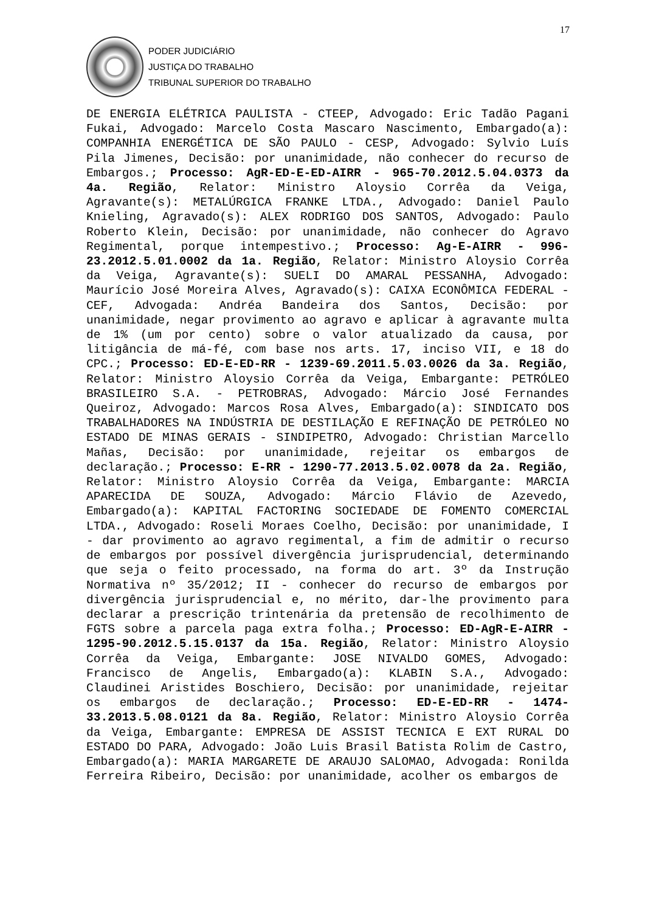17
PODER JUDICIÁRIO
JUSTIÇA DO TRABALHO
TRIBUNAL SUPERIOR DO TRABALHO
DE ENERGIA ELÉTRICA PAULISTA - CTEEP, Advogado: Eric Tadão Pagani Fukai, Advogado: Marcelo Costa Mascaro Nascimento, Embargado(a): COMPANHIA ENERGÉTICA DE SÃO PAULO - CESP, Advogado: Sylvio Luís Pila Jimenes, Decisão: por unanimidade, não conhecer do recurso de Embargos.; Processo: AgR-ED-E-ED-AIRR - 965-70.2012.5.04.0373 da 4a. Região, Relator: Ministro Aloysio Corrêa da Veiga, Agravante(s): METALÚRGICA FRANKE LTDA., Advogado: Daniel Paulo Knieling, Agravado(s): ALEX RODRIGO DOS SANTOS, Advogado: Paulo Roberto Klein, Decisão: por unanimidade, não conhecer do Agravo Regimental, porque intempestivo.; Processo: Ag-E-AIRR - 996-23.2012.5.01.0002 da 1a. Região, Relator: Ministro Aloysio Corrêa da Veiga, Agravante(s): SUELI DO AMARAL PESSANHA, Advogado: Maurício José Moreira Alves, Agravado(s): CAIXA ECONÔMICA FEDERAL - CEF, Advogada: Andréa Bandeira dos Santos, Decisão: por unanimidade, negar provimento ao agravo e aplicar à agravante multa de 1% (um por cento) sobre o valor atualizado da causa, por litigância de má-fé, com base nos arts. 17, inciso VII, e 18 do CPC.; Processo: ED-E-ED-RR - 1239-69.2011.5.03.0026 da 3a. Região, Relator: Ministro Aloysio Corrêa da Veiga, Embargante: PETRÓLEO BRASILEIRO S.A. - PETROBRAS, Advogado: Márcio José Fernandes Queiroz, Advogado: Marcos Rosa Alves, Embargado(a): SINDICATO DOS TRABALHADORES NA INDÚSTRIA DE DESTILAÇÃO E REFINAÇÃO DE PETRÓLEO NO ESTADO DE MINAS GERAIS - SINDIPETRO, Advogado: Christian Marcello Mañas, Decisão: por unanimidade, rejeitar os embargos de declaração.; Processo: E-RR - 1290-77.2013.5.02.0078 da 2a. Região, Relator: Ministro Aloysio Corrêa da Veiga, Embargante: MARCIA APARECIDA DE SOUZA, Advogado: Márcio Flávio de Azevedo, Embargado(a): KAPITAL FACTORING SOCIEDADE DE FOMENTO COMERCIAL LTDA., Advogado: Roseli Moraes Coelho, Decisão: por unanimidade, I - dar provimento ao agravo regimental, a fim de admitir o recurso de embargos por possível divergência jurisprudencial, determinando que seja o feito processado, na forma do art. 3º da Instrução Normativa nº 35/2012; II - conhecer do recurso de embargos por divergência jurisprudencial e, no mérito, dar-lhe provimento para declarar a prescrição trintenária da pretensão de recolhimento de FGTS sobre a parcela paga extra folha.; Processo: ED-AgR-E-AIRR - 1295-90.2012.5.15.0137 da 15a. Região, Relator: Ministro Aloysio Corrêa da Veiga, Embargante: JOSE NIVALDO GOMES, Advogado: Francisco de Angelis, Embargado(a): KLABIN S.A., Advogado: Claudinei Aristides Boschiero, Decisão: por unanimidade, rejeitar os embargos de declaração.; Processo: ED-E-ED-RR - 1474-33.2013.5.08.0121 da 8a. Região, Relator: Ministro Aloysio Corrêa da Veiga, Embargante: EMPRESA DE ASSIST TECNICA E EXT RURAL DO ESTADO DO PARA, Advogado: João Luis Brasil Batista Rolim de Castro, Embargado(a): MARIA MARGARETE DE ARAUJO SALOMAO, Advogada: Ronilda Ferreira Ribeiro, Decisão: por unanimidade, acolher os embargos de